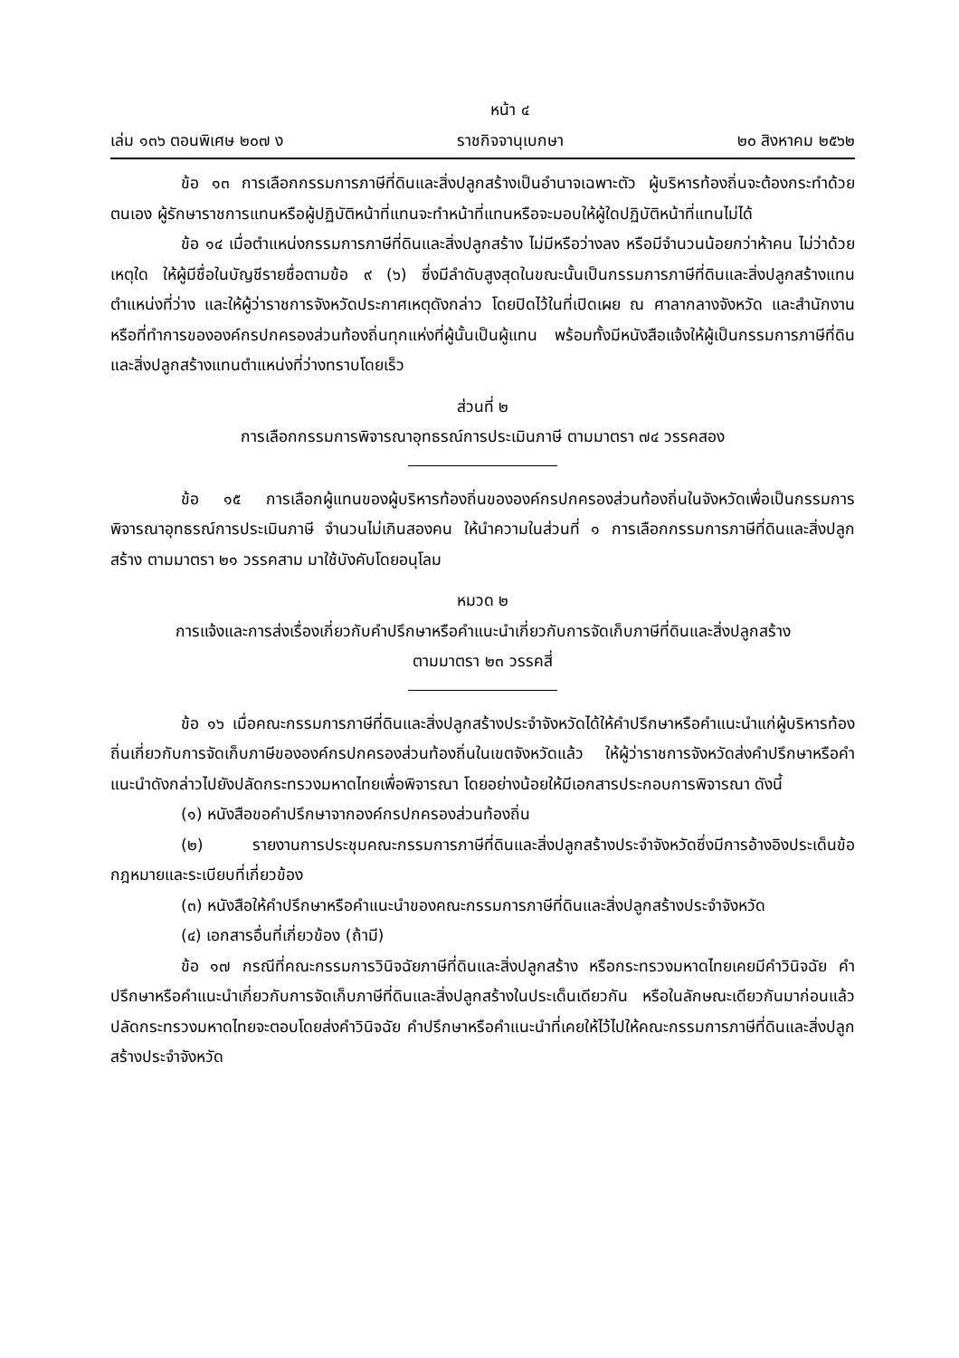หน้า ๔
เล่ม ๑๓๖ ตอนพิเศษ ๒๐๗ ง ราชกิจจานุเบกษา ๒๐ สิงหาคม ๒๕๖๒
ข้อ ๑๓ การเลือกกรรมการภาษีที่ดินและสิ่งปลูกสร้างเป็นอำนาจเฉพาะตัว ผู้บริหารท้องถิ่นจะต้องกระทำด้วยตนเอง ผู้รักษาราชการแทนหรือผู้ปฏิบัติหน้าที่แทนจะทำหน้าที่แทนหรือจะมอบให้ผู้ใดปฏิบัติหน้าที่แทนไม่ได้
ข้อ ๑๔ เมื่อตำแหน่งกรรมการภาษีที่ดินและสิ่งปลูกสร้าง ไม่มีหรือว่างลง หรือมีจำนวนน้อยกว่าห้าคน ไม่ว่าด้วยเหตุใด ให้ผู้มีชื่อในบัญชีรายชื่อตามข้อ ๙ (๖) ซึ่งมีลำดับสูงสุดในขณะนั้นเป็นกรรมการภาษีที่ดินและสิ่งปลูกสร้างแทนตำแหน่งที่ว่าง และให้ผู้ว่าราชการจังหวัดประกาศเหตุดังกล่าว โดยปิดไว้ในที่เปิดเผย ณ ศาลากลางจังหวัด และสำนักงานหรือที่ทำการขององค์กรปกครองส่วนท้องถิ่นทุกแห่งที่ผู้นั้นเป็นผู้แทน พร้อมทั้งมีหนังสือแจ้งให้ผู้เป็นกรรมการภาษีที่ดินและสิ่งปลูกสร้างแทนตำแหน่งที่ว่างทราบโดยเร็ว
ส่วนที่ ๒
การเลือกกรรมการพิจารณาอุทธรณ์การประเมินภาษี ตามมาตรา ๗๔ วรรคสอง
ข้อ ๑๕ การเลือกผู้แทนของผู้บริหารท้องถิ่นขององค์กรปกครองส่วนท้องถิ่นในจังหวัดเพื่อเป็นกรรมการพิจารณาอุทธรณ์การประเมินภาษี จำนวนไม่เกินสองคน ให้นำความในส่วนที่ ๑ การเลือกกรรมการภาษีที่ดินและสิ่งปลูกสร้าง ตามมาตรา ๒๑ วรรคสาม มาใช้บังคับโดยอนุโลม
หมวด ๒
การแจ้งและการส่งเรื่องเกี่ยวกับคำปรึกษาหรือคำแนะนำเกี่ยวกับการจัดเก็บภาษีที่ดินและสิ่งปลูกสร้าง
ตามมาตรา ๒๓ วรรคสี่
ข้อ ๑๖ เมื่อคณะกรรมการภาษีที่ดินและสิ่งปลูกสร้างประจำจังหวัดได้ให้คำปรึกษาหรือคำแนะนำแก่ผู้บริหารท้องถิ่นเกี่ยวกับการจัดเก็บภาษีขององค์กรปกครองส่วนท้องถิ่นในเขตจังหวัดแล้ว ให้ผู้ว่าราชการจังหวัดส่งคำปรึกษาหรือคำแนะนำดังกล่าวไปยังปลัดกระทรวงมหาดไทยเพื่อพิจารณา โดยอย่างน้อยให้มีเอกสารประกอบการพิจารณา ดังนี้
(๑) หนังสือขอคำปรึกษาจากองค์กรปกครองส่วนท้องถิ่น
(๒) รายงานการประชุมคณะกรรมการภาษีที่ดินและสิ่งปลูกสร้างประจำจังหวัดซึ่งมีการอ้างอิงประเด็นข้อกฎหมายและระเบียบที่เกี่ยวข้อง
(๓) หนังสือให้คำปรึกษาหรือคำแนะนำของคณะกรรมการภาษีที่ดินและสิ่งปลูกสร้างประจำจังหวัด
(๔) เอกสารอื่นที่เกี่ยวข้อง (ถ้ามี)
ข้อ ๑๗ กรณีที่คณะกรรมการวินิจฉัยภาษีที่ดินและสิ่งปลูกสร้าง หรือกระทรวงมหาดไทยเคยมีคำวินิจฉัย คำปรึกษาหรือคำแนะนำเกี่ยวกับการจัดเก็บภาษีที่ดินและสิ่งปลูกสร้างในประเด็นเดียวกัน หรือในลักษณะเดียวกันมาก่อนแล้ว ปลัดกระทรวงมหาดไทยจะตอบโดยส่งคำวินิจฉัย คำปรึกษาหรือคำแนะนำที่เคยให้ไว้ไปให้คณะกรรมการภาษีที่ดินและสิ่งปลูกสร้างประจำจังหวัด